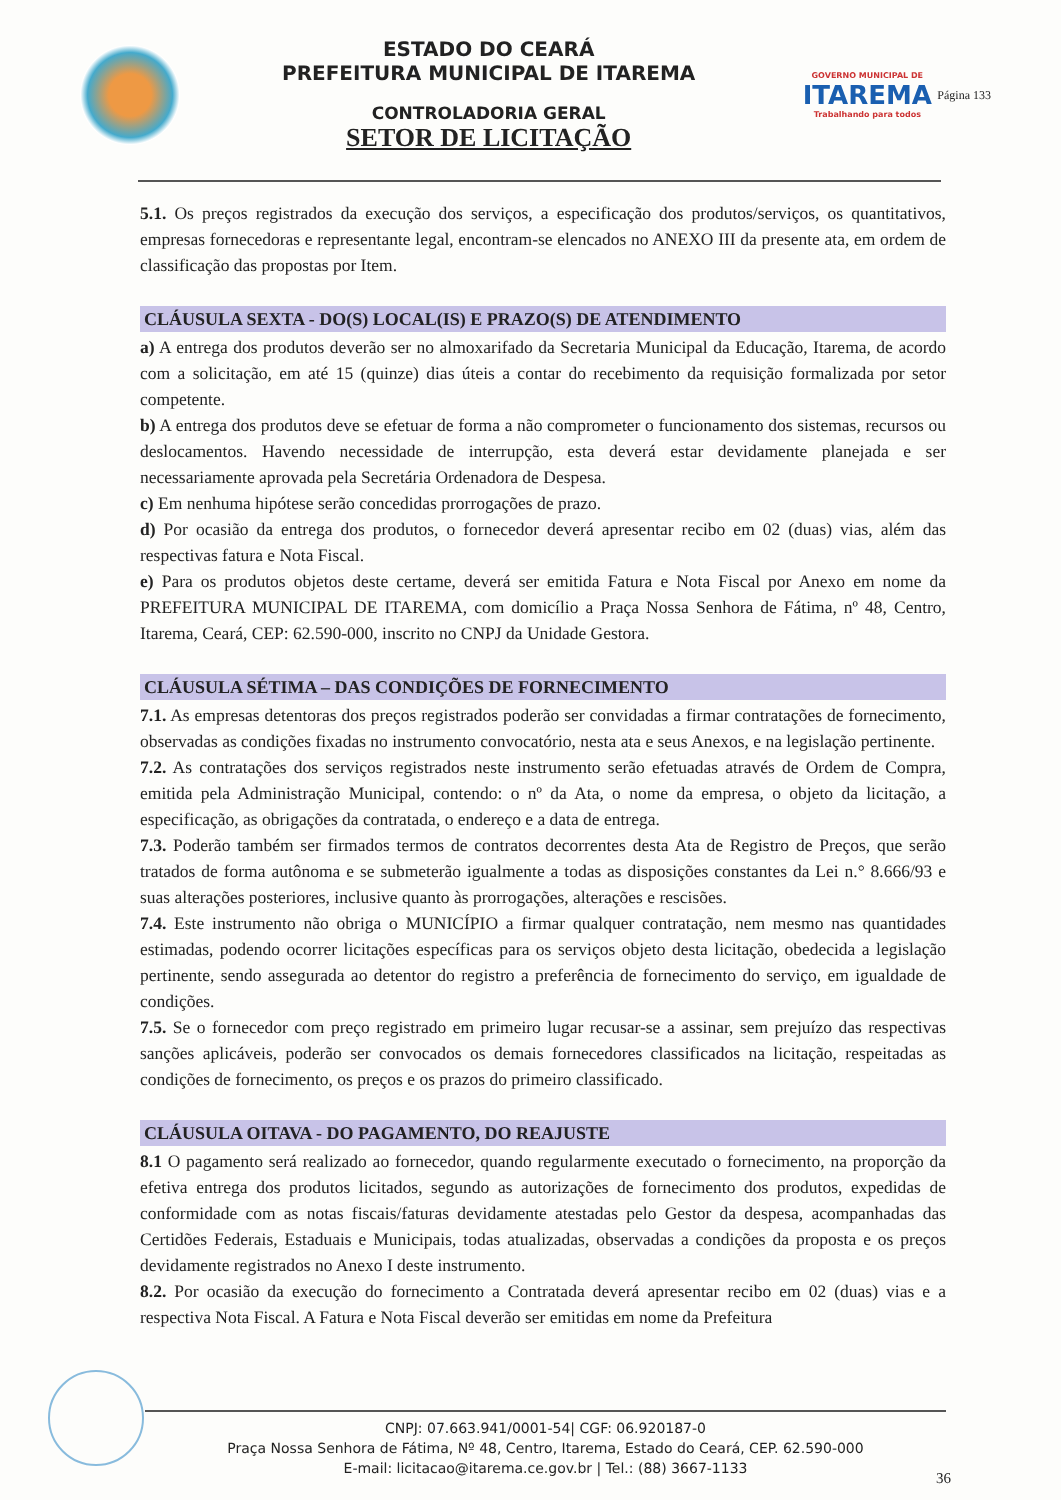ESTADO DO CEARÁ
PREFEITURA MUNICIPAL DE ITAREMA
CONTROLADORIA GERAL
SETOR DE LICITAÇÃO
GOVERNO MUNICIPAL DE
ITAREMA
Trabalhando para todos
Página 133
5.1. Os preços registrados da execução dos serviços, a especificação dos produtos/serviços, os quantitativos, empresas fornecedoras e representante legal, encontram-se elencados no ANEXO III da presente ata, em ordem de classificação das propostas por Item.
CLÁUSULA SEXTA - DO(S) LOCAL(IS) E PRAZO(S) DE ATENDIMENTO
a) A entrega dos produtos deverão ser no almoxarifado da Secretaria Municipal da Educação, Itarema, de acordo com a solicitação, em até 15 (quinze) dias úteis a contar do recebimento da requisição formalizada por setor competente.
b) A entrega dos produtos deve se efetuar de forma a não comprometer o funcionamento dos sistemas, recursos ou deslocamentos. Havendo necessidade de interrupção, esta deverá estar devidamente planejada e ser necessariamente aprovada pela Secretária Ordenadora de Despesa.
c) Em nenhuma hipótese serão concedidas prorrogações de prazo.
d) Por ocasião da entrega dos produtos, o fornecedor deverá apresentar recibo em 02 (duas) vias, além das respectivas fatura e Nota Fiscal.
e) Para os produtos objetos deste certame, deverá ser emitida Fatura e Nota Fiscal por Anexo em nome da PREFEITURA MUNICIPAL DE ITAREMA, com domicílio a Praça Nossa Senhora de Fátima, nº 48, Centro, Itarema, Ceará, CEP: 62.590-000, inscrito no CNPJ da Unidade Gestora.
CLÁUSULA SÉTIMA – DAS CONDIÇÕES DE FORNECIMENTO
7.1. As empresas detentoras dos preços registrados poderão ser convidadas a firmar contratações de fornecimento, observadas as condições fixadas no instrumento convocatório, nesta ata e seus Anexos, e na legislação pertinente.
7.2. As contratações dos serviços registrados neste instrumento serão efetuadas através de Ordem de Compra, emitida pela Administração Municipal, contendo: o nº da Ata, o nome da empresa, o objeto da licitação, a especificação, as obrigações da contratada, o endereço e a data de entrega.
7.3. Poderão também ser firmados termos de contratos decorrentes desta Ata de Registro de Preços, que serão tratados de forma autônoma e se submeterão igualmente a todas as disposições constantes da Lei n.° 8.666/93 e suas alterações posteriores, inclusive quanto às prorrogações, alterações e rescisões.
7.4. Este instrumento não obriga o MUNICÍPIO a firmar qualquer contratação, nem mesmo nas quantidades estimadas, podendo ocorrer licitações específicas para os serviços objeto desta licitação, obedecida a legislação pertinente, sendo assegurada ao detentor do registro a preferência de fornecimento do serviço, em igualdade de condições.
7.5. Se o fornecedor com preço registrado em primeiro lugar recusar-se a assinar, sem prejuízo das respectivas sanções aplicáveis, poderão ser convocados os demais fornecedores classificados na licitação, respeitadas as condições de fornecimento, os preços e os prazos do primeiro classificado.
CLÁUSULA OITAVA - DO PAGAMENTO, DO REAJUSTE
8.1 O pagamento será realizado ao fornecedor, quando regularmente executado o fornecimento, na proporção da efetiva entrega dos produtos licitados, segundo as autorizações de fornecimento dos produtos, expedidas de conformidade com as notas fiscais/faturas devidamente atestadas pelo Gestor da despesa, acompanhadas das Certidões Federais, Estaduais e Municipais, todas atualizadas, observadas a condições da proposta e os preços devidamente registrados no Anexo I deste instrumento.
8.2. Por ocasião da execução do fornecimento a Contratada deverá apresentar recibo em 02 (duas) vias e a respectiva Nota Fiscal. A Fatura e Nota Fiscal deverão ser emitidas em nome da Prefeitura
CNPJ: 07.663.941/0001-54| CGF: 06.920187-0
Praça Nossa Senhora de Fátima, Nº 48, Centro, Itarema, Estado do Ceará, CEP. 62.590-000
E-mail: licitacao@itarema.ce.gov.br | Tel.: (88) 3667-1133
36